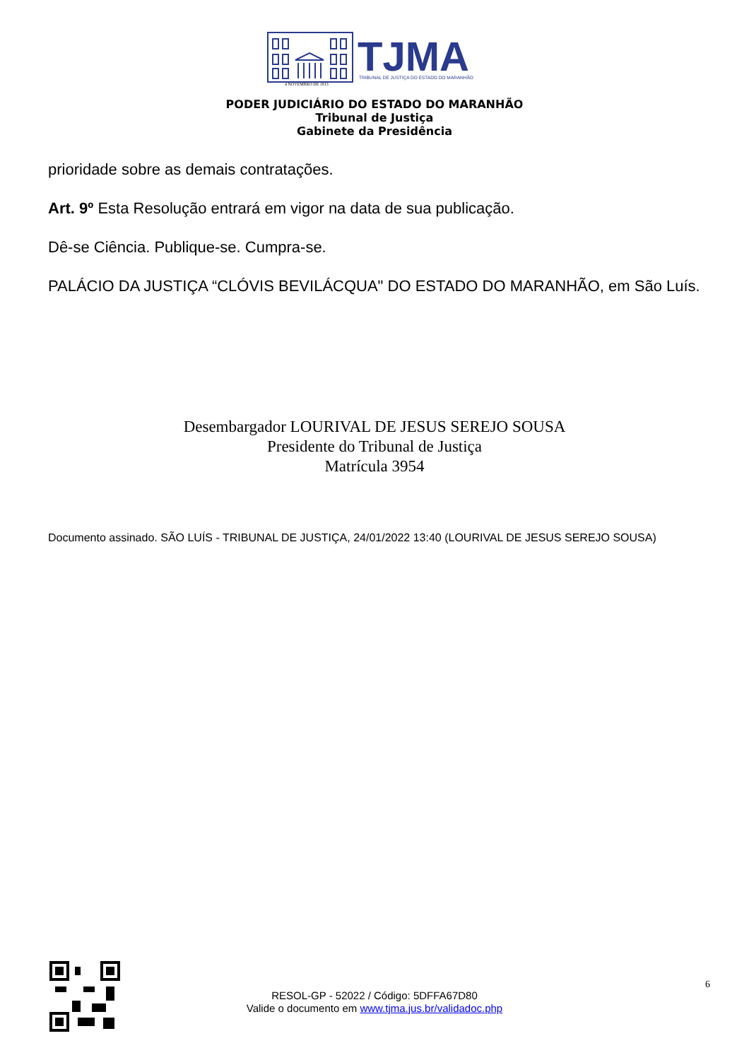4 NOVEMBRO DE 1813
TJMA
TRIBUNAL DE JUSTIÇA DO ESTADO DO MARANHÃO
PODER JUDICIÁRIO DO ESTADO DO MARANHÃO
Tribunal de Justiça
Gabinete da Presidência
prioridade sobre as demais contratações.
Art. 9º Esta Resolução entrará em vigor na data de sua publicação.
Dê-se Ciência. Publique-se. Cumpra-se.
PALÁCIO DA JUSTIÇA “CLÓVIS BEVILÁCQUA" DO ESTADO DO MARANHÃO, em São Luís.
Desembargador LOURIVAL DE JESUS SEREJO SOUSA
Presidente do Tribunal de Justiça
Matrícula 3954
Documento assinado. SÃO LUÍS - TRIBUNAL DE JUSTIÇA, 24/01/2022 13:40 (LOURIVAL DE JESUS SEREJO SOUSA)
6
RESOL-GP - 52022 / Código: 5DFFA67D80
Valide o documento em www.tjma.jus.br/validadoc.php